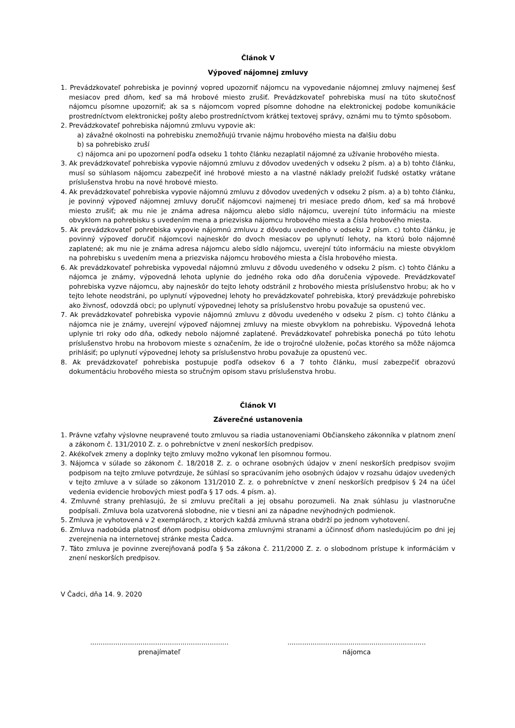Článok V
Výpoveď nájomnej zmluvy
1. Prevádzkovateľ pohrebiska je povinný vopred upozorniť nájomcu na vypovedanie nájomnej zmluvy najmenej šesť mesiacov pred dňom, keď sa má hrobové miesto zrušiť. Prevádzkovateľ pohrebiska musí na túto skutočnosť nájomcu písomne upozorniť; ak sa s nájomcom vopred písomne dohodne na elektronickej podobe komunikácie prostredníctvom elektronickej pošty alebo prostredníctvom krátkej textovej správy, oznámi mu to týmto spôsobom.
2. Prevádzkovateľ pohrebiska nájomnú zmluvu vypovie ak:
a) závažné okolnosti na pohrebisku znemožňujú trvanie nájmu hrobového miesta na ďalšiu dobu
b) sa pohrebisko zruší
c) nájomca ani po upozornení podľa odseku 1 tohto článku nezaplatil nájomné za užívanie hrobového miesta.
3. Ak prevádzkovateľ pohrebiska vypovie nájomnú zmluvu z dôvodov uvedených v odseku 2 písm. a) a b) tohto článku, musí so súhlasom nájomcu zabezpečiť iné hrobové miesto a na vlastné náklady preložiť ľudské ostatky vrátane príslušenstva hrobu na nové hrobové miesto.
4. Ak prevádzkovateľ pohrebiska vypovie nájomnú zmluvu z dôvodov uvedených v odseku 2 písm. a) a b) tohto článku, je povinný výpoveď nájomnej zmluvy doručiť nájomcovi najmenej tri mesiace predo dňom, keď sa má hrobové miesto zrušiť; ak mu nie je známa adresa nájomcu alebo sídlo nájomcu, uverejní túto informáciu na mieste obvyklom na pohrebisku s uvedením mena a priezviska nájomcu hrobového miesta a čísla hrobového miesta.
5. Ak prevádzkovateľ pohrebiska vypovie nájomnú zmluvu z dôvodu uvedeného v odseku 2 písm. c) tohto článku, je povinný výpoveď doručiť nájomcovi najneskôr do dvoch mesiacov po uplynutí lehoty, na ktorú bolo nájomné zaplatené; ak mu nie je známa adresa nájomcu alebo sídlo nájomcu, uverejní túto informáciu na mieste obvyklom na pohrebisku s uvedením mena a priezviska nájomcu hrobového miesta a čísla hrobového miesta.
6. Ak prevádzkovateľ pohrebiska vypovedal nájomnú zmluvu z dôvodu uvedeného v odseku 2 písm. c) tohto článku a nájomca je známy, výpovedná lehota uplynie do jedného roka odo dňa doručenia výpovede. Prevádzkovateľ pohrebiska vyzve nájomcu, aby najneskôr do tejto lehoty odstránil z hrobového miesta príslušenstvo hrobu; ak ho v tejto lehote neodstráni, po uplynutí výpovednej lehoty ho prevádzkovateľ pohrebiska, ktorý prevádzkuje pohrebisko ako živnosť, odovzdá obci; po uplynutí výpovednej lehoty sa príslušenstvo hrobu považuje sa opustenú vec.
7. Ak prevádzkovateľ pohrebiska vypovie nájomnú zmluvu z dôvodu uvedeného v odseku 2 písm. c) tohto článku a nájomca nie je známy, uverejní výpoveď nájomnej zmluvy na mieste obvyklom na pohrebisku. Výpovedná lehota uplynie tri roky odo dňa, odkedy nebolo nájomné zaplatené. Prevádzkovateľ pohrebiska ponechá po túto lehotu príslušenstvo hrobu na hrobovom mieste s označením, že ide o trojročné uloženie, počas ktorého sa môže nájomca prihlásiť; po uplynutí výpovednej lehoty sa príslušenstvo hrobu považuje za opustenú vec.
8. Ak prevádzkovateľ pohrebiska postupuje podľa odsekov 6 a 7 tohto článku, musí zabezpečiť obrazovú dokumentáciu hrobového miesta so stručným opisom stavu príslušenstva hrobu.
Článok VI
Záverečné ustanovenia
1. Právne vzťahy výslovne neupravené touto zmluvou sa riadia ustanoveniami Občianskeho zákonníka v platnom znení a zákonom č. 131/2010 Z. z. o pohrebníctve v znení neskorších predpisov.
2. Akékoľvek zmeny a doplnky tejto zmluvy možno vykonať len písomnou formou.
3. Nájomca v súlade so zákonom č. 18/2018 Z. z. o ochrane osobných údajov v znení neskorších predpisov svojim podpisom na tejto zmluve potvrdzuje, že súhlasí so spracúvaním jeho osobných údajov v rozsahu údajov uvedených v tejto zmluve a v súlade so zákonom 131/2010 Z. z. o pohrebníctve v znení neskorších predpisov § 24 na účel vedenia evidencie hrobových miest podľa § 17 ods. 4 písm. a).
4. Zmluvné strany prehlasujú, že si zmluvu prečítali a jej obsahu porozumeli. Na znak súhlasu ju vlastnoručne podpísali. Zmluva bola uzatvorená slobodne, nie v tiesni ani za nápadne nevýhodných podmienok.
5. Zmluva je vyhotovená v 2 exemplároch, z ktorých každá zmluvná strana obdrží po jednom vyhotovení.
6. Zmluva nadobúda platnosť dňom podpisu obidvoma zmluvnými stranami a účinnosť dňom nasledujúcim po dni jej zverejnenia na internetovej stránke mesta Čadca.
7. Táto zmluva je povinne zverejňovaná podľa § 5a zákona č. 211/2000 Z. z. o slobodnom prístupe k informáciám v znení neskorších predpisov.
V Čadci, dňa 14. 9. 2020
..................................................................
prenajímateľ
..................................................................
nájomca